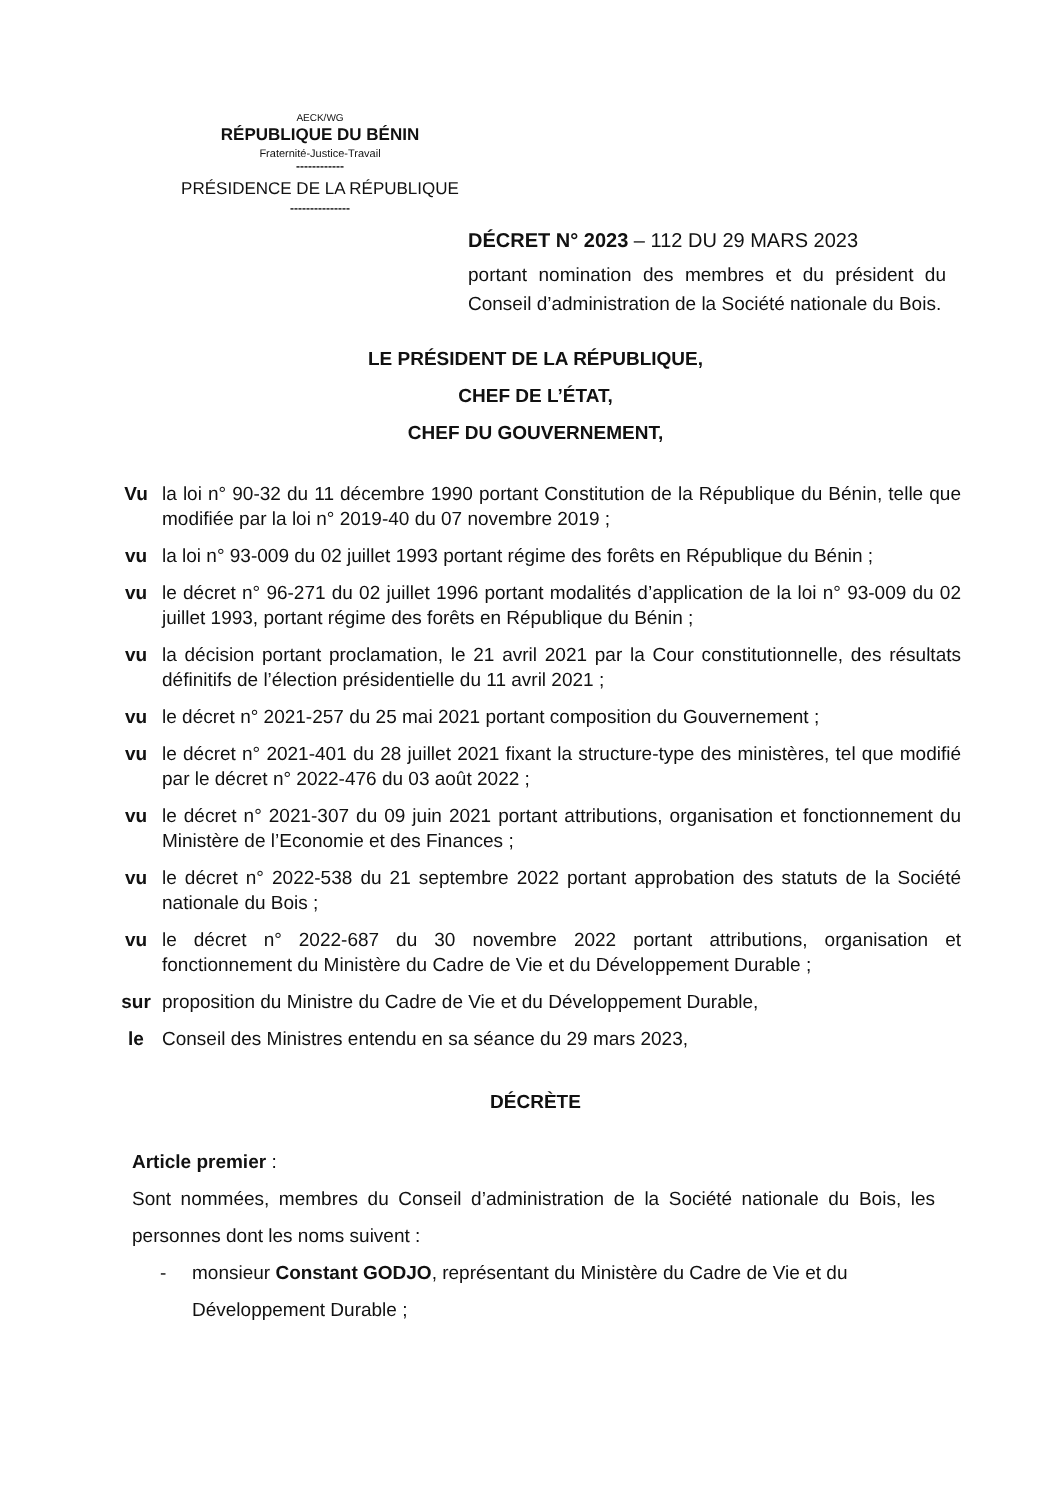AECK/WG
RÉPUBLIQUE DU BÉNIN
Fraternité-Justice-Travail
------------
PRÉSIDENCE DE LA RÉPUBLIQUE
---------------
DÉCRET N° 2023 – 112 DU 29 MARS 2023
portant nomination des membres et du président du Conseil d’administration de la Société nationale du Bois.
LE PRÉSIDENT DE LA RÉPUBLIQUE,
CHEF DE L’ÉTAT,
CHEF DU GOUVERNEMENT,
Vu la loi n° 90-32 du 11 décembre 1990 portant Constitution de la République du Bénin, telle que modifiée par la loi n° 2019-40 du 07 novembre 2019 ;
vu la loi n° 93-009 du 02 juillet 1993 portant régime des forêts en République du Bénin ;
vu le décret n° 96-271 du 02 juillet 1996 portant modalités d’application de la loi n° 93-009 du 02 juillet 1993, portant régime des forêts en République du Bénin ;
vu la décision portant proclamation, le 21 avril 2021 par la Cour constitutionnelle, des résultats définitifs de l’élection présidentielle du 11 avril 2021 ;
vu le décret n° 2021-257 du 25 mai 2021 portant composition du Gouvernement ;
vu le décret n° 2021-401 du 28 juillet 2021 fixant la structure-type des ministères, tel que modifié par le décret n° 2022-476 du 03 août 2022 ;
vu le décret n° 2021-307 du 09 juin 2021 portant attributions, organisation et fonctionnement du Ministère de l’Economie et des Finances ;
vu le décret n° 2022-538 du 21 septembre 2022 portant approbation des statuts de la Société nationale du Bois ;
vu le décret n° 2022-687 du 30 novembre 2022 portant attributions, organisation et fonctionnement du Ministère du Cadre de Vie et du Développement Durable ;
sur proposition du Ministre du Cadre de Vie et du Développement Durable,
le Conseil des Ministres entendu en sa séance du 29 mars 2023,
DÉCRÈTE
Article premier :
Sont nommées, membres du Conseil d’administration de la Société nationale du Bois, les personnes dont les noms suivent :
- monsieur Constant GODJO, représentant du Ministère du Cadre de Vie et du Développement Durable ;